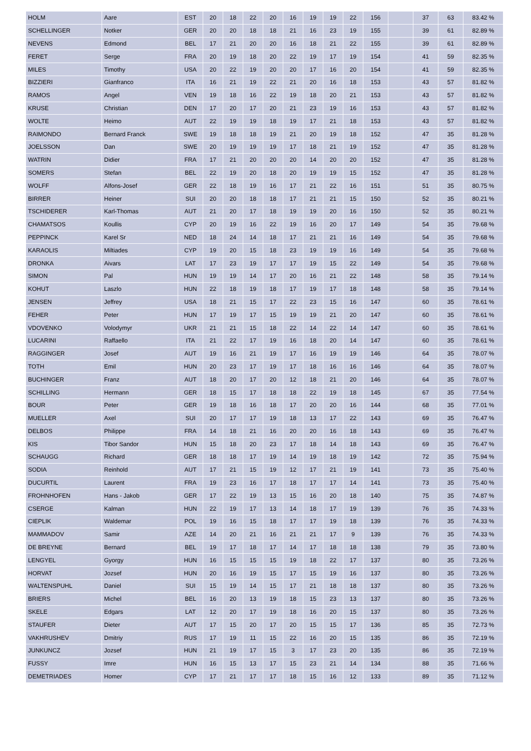| HOLM | Aare | EST | 20 | 18 | 22 | 20 | 16 | 19 | 19 | 22 | 156 | | 37 | 63 | 83.42 % |
| SCHELLINGER | Notker | GER | 20 | 20 | 18 | 18 | 21 | 16 | 23 | 19 | 155 | | 39 | 61 | 82.89 % |
| NEVENS | Edmond | BEL | 17 | 21 | 20 | 20 | 16 | 18 | 21 | 22 | 155 | | 39 | 61 | 82.89 % |
| FERET | Serge | FRA | 20 | 19 | 18 | 20 | 22 | 19 | 17 | 19 | 154 | | 41 | 59 | 82.35 % |
| MILES | Timothy | USA | 20 | 22 | 19 | 20 | 20 | 17 | 16 | 20 | 154 | | 41 | 59 | 82.35 % |
| BIZZIERI | Gianfranco | ITA | 16 | 21 | 19 | 22 | 21 | 20 | 16 | 18 | 153 | | 43 | 57 | 81.82 % |
| RAMOS | Angel | VEN | 19 | 18 | 16 | 22 | 19 | 18 | 20 | 21 | 153 | | 43 | 57 | 81.82 % |
| KRUSE | Christian | DEN | 17 | 20 | 17 | 20 | 21 | 23 | 19 | 16 | 153 | | 43 | 57 | 81.82 % |
| WOLTE | Heimo | AUT | 22 | 19 | 19 | 18 | 19 | 17 | 21 | 18 | 153 | | 43 | 57 | 81.82 % |
| RAIMONDO | Bernard Franck | SWE | 19 | 18 | 18 | 19 | 21 | 20 | 19 | 18 | 152 | | 47 | 35 | 81.28 % |
| JOELSSON | Dan | SWE | 20 | 19 | 19 | 19 | 17 | 18 | 21 | 19 | 152 | | 47 | 35 | 81.28 % |
| WATRIN | Didier | FRA | 17 | 21 | 20 | 20 | 20 | 14 | 20 | 20 | 152 | | 47 | 35 | 81.28 % |
| SOMERS | Stefan | BEL | 22 | 19 | 20 | 18 | 20 | 19 | 19 | 15 | 152 | | 47 | 35 | 81.28 % |
| WOLFF | Alfons-Josef | GER | 22 | 18 | 19 | 16 | 17 | 21 | 22 | 16 | 151 | | 51 | 35 | 80.75 % |
| BIRRER | Heiner | SUI | 20 | 20 | 18 | 18 | 17 | 21 | 21 | 15 | 150 | | 52 | 35 | 80.21 % |
| TSCHIDERER | Karl-Thomas | AUT | 21 | 20 | 17 | 18 | 19 | 19 | 20 | 16 | 150 | | 52 | 35 | 80.21 % |
| CHAMATSOS | Koullis | CYP | 20 | 19 | 16 | 22 | 19 | 16 | 20 | 17 | 149 | | 54 | 35 | 79.68 % |
| PEPPINCK | Karel Sr | NED | 18 | 24 | 14 | 18 | 17 | 21 | 21 | 16 | 149 | | 54 | 35 | 79.68 % |
| KARAOLIS | Miltiades | CYP | 19 | 20 | 15 | 18 | 23 | 19 | 19 | 16 | 149 | | 54 | 35 | 79.68 % |
| DRONKA | Aivars | LAT | 17 | 23 | 19 | 17 | 17 | 19 | 15 | 22 | 149 | | 54 | 35 | 79.68 % |
| SIMON | Pal | HUN | 19 | 19 | 14 | 17 | 20 | 16 | 21 | 22 | 148 | | 58 | 35 | 79.14 % |
| KOHUT | Laszlo | HUN | 22 | 18 | 19 | 18 | 17 | 19 | 17 | 18 | 148 | | 58 | 35 | 79.14 % |
| JENSEN | Jeffrey | USA | 18 | 21 | 15 | 17 | 22 | 23 | 15 | 16 | 147 | | 60 | 35 | 78.61 % |
| FEHER | Peter | HUN | 17 | 19 | 17 | 15 | 19 | 19 | 21 | 20 | 147 | | 60 | 35 | 78.61 % |
| VDOVENKO | Volodymyr | UKR | 21 | 21 | 15 | 18 | 22 | 14 | 22 | 14 | 147 | | 60 | 35 | 78.61 % |
| LUCARINI | Raffaello | ITA | 21 | 22 | 17 | 19 | 16 | 18 | 20 | 14 | 147 | | 60 | 35 | 78.61 % |
| RAGGINGER | Josef | AUT | 19 | 16 | 21 | 19 | 17 | 16 | 19 | 19 | 146 | | 64 | 35 | 78.07 % |
| TOTH | Emil | HUN | 20 | 23 | 17 | 19 | 17 | 18 | 16 | 16 | 146 | | 64 | 35 | 78.07 % |
| BUCHINGER | Franz | AUT | 18 | 20 | 17 | 20 | 12 | 18 | 21 | 20 | 146 | | 64 | 35 | 78.07 % |
| SCHILLING | Hermann | GER | 18 | 15 | 17 | 18 | 18 | 22 | 19 | 18 | 145 | | 67 | 35 | 77.54 % |
| BOUR | Peter | GER | 19 | 18 | 16 | 18 | 17 | 20 | 20 | 16 | 144 | | 68 | 35 | 77.01 % |
| MUELLER | Axel | SUI | 20 | 17 | 17 | 19 | 18 | 13 | 17 | 22 | 143 | | 69 | 35 | 76.47 % |
| DELBOS | Philippe | FRA | 14 | 18 | 21 | 16 | 20 | 20 | 16 | 18 | 143 | | 69 | 35 | 76.47 % |
| KIS | Tibor Sandor | HUN | 15 | 18 | 20 | 23 | 17 | 18 | 14 | 18 | 143 | | 69 | 35 | 76.47 % |
| SCHAUGG | Richard | GER | 18 | 18 | 17 | 19 | 14 | 19 | 18 | 19 | 142 | | 72 | 35 | 75.94 % |
| SODIA | Reinhold | AUT | 17 | 21 | 15 | 19 | 12 | 17 | 21 | 19 | 141 | | 73 | 35 | 75.40 % |
| DUCURTIL | Laurent | FRA | 19 | 23 | 16 | 17 | 18 | 17 | 17 | 14 | 141 | | 73 | 35 | 75.40 % |
| FROHNHOFEN | Hans - Jakob | GER | 17 | 22 | 19 | 13 | 15 | 16 | 20 | 18 | 140 | | 75 | 35 | 74.87 % |
| CSERGE | Kalman | HUN | 22 | 19 | 17 | 13 | 14 | 18 | 17 | 19 | 139 | | 76 | 35 | 74.33 % |
| CIEPLIK | Waldemar | POL | 19 | 16 | 15 | 18 | 17 | 17 | 19 | 18 | 139 | | 76 | 35 | 74.33 % |
| MAMMADOV | Samir | AZE | 14 | 20 | 21 | 16 | 21 | 21 | 17 | 9 | 139 | | 76 | 35 | 74.33 % |
| DE BREYNE | Bernard | BEL | 19 | 17 | 18 | 17 | 14 | 17 | 18 | 18 | 138 | | 79 | 35 | 73.80 % |
| LENGYEL | Gyorgy | HUN | 16 | 15 | 15 | 15 | 19 | 18 | 22 | 17 | 137 | | 80 | 35 | 73.26 % |
| HORVAT | Jozsef | HUN | 20 | 16 | 19 | 15 | 17 | 15 | 19 | 16 | 137 | | 80 | 35 | 73.26 % |
| WALTENSPUHL | Daniel | SUI | 15 | 19 | 14 | 15 | 17 | 21 | 18 | 18 | 137 | | 80 | 35 | 73.26 % |
| BRIERS | Michel | BEL | 16 | 20 | 13 | 19 | 18 | 15 | 23 | 13 | 137 | | 80 | 35 | 73.26 % |
| SKELE | Edgars | LAT | 12 | 20 | 17 | 19 | 18 | 16 | 20 | 15 | 137 | | 80 | 35 | 73.26 % |
| STAUFER | Dieter | AUT | 17 | 15 | 20 | 17 | 20 | 15 | 15 | 17 | 136 | | 85 | 35 | 72.73 % |
| VAKHRUSHEV | Dmitriy | RUS | 17 | 19 | 11 | 15 | 22 | 16 | 20 | 15 | 135 | | 86 | 35 | 72.19 % |
| JUNKUNCZ | Jozsef | HUN | 21 | 19 | 17 | 15 | 3 | 17 | 23 | 20 | 135 | | 86 | 35 | 72.19 % |
| FUSSY | Imre | HUN | 16 | 15 | 13 | 17 | 15 | 23 | 21 | 14 | 134 | | 88 | 35 | 71.66 % |
| DEMETRIADES | Homer | CYP | 17 | 21 | 17 | 17 | 18 | 15 | 16 | 12 | 133 | | 89 | 35 | 71.12 % |